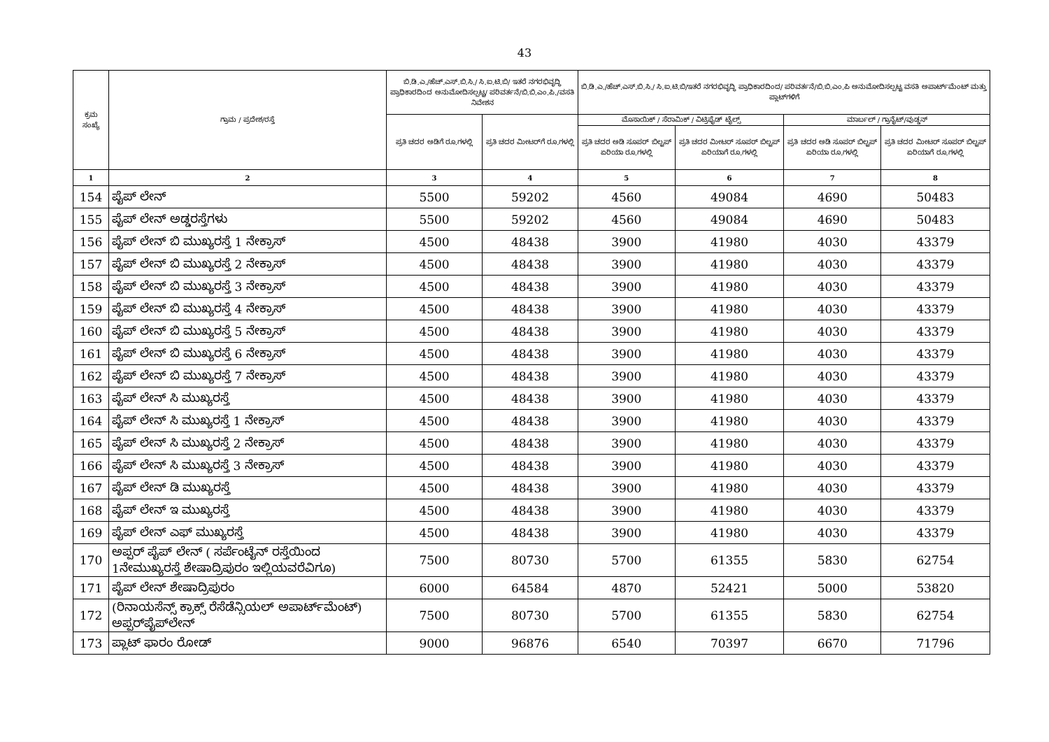43
| ಕ್ರಮ ಸಂಖ್ಯೆ | ಗ್ರಾಮ / ಪ್ರದೇಶ/ರಸ್ತೆ | ಬಿ.ಡಿ.ಎ./ಹೆಚ್.ಎಸ್.ಬಿ.ಸಿ./ ಸಿ.ಐ.ಟಿ.ಬಿ/ ಇತರೆ ನಗರಭಿವೃದ್ಧಿ ಪ್ರಾಧಿಕಾರದಿಂದ ಅನುಮೋದಿಸಲ್ಪಟ್ಟ/ ಪರಿವರ್ತನೆ/ಬಿ.ಬಿ.ಎಂ.ಪಿ./ವಸತಿ ನಿವೇಶನ | | ಬಿ.ಡಿ.ಎ./ಹೆಚ್.ಎಸ್.ಬಿ.ಸಿ./ ಸಿ.ಐ.ಟಿ.ಬಿ/ಇತರೆ ನಗರಭಿವೃದ್ಧಿ ಪ್ರಾಧಿಕಾರದಿಂದ/ ಪರಿವರ್ತನೆ/ಬಿ.ಬಿ.ಎಂ.ಪಿ ಅನುಮೋದಿಸಲ್ಪಟ್ಟ ವಸತಿ ಅಪಾರ್ಟ್‌ಮೆಂಟ್ ಮತ್ತು ಪ್ಲಾಟ್‌ಗಳಿಗೆ | | | |
| --- | --- | --- | --- | --- | --- | --- | --- |
| | | ಪ್ರತಿ ಚದರ ಅಡಿಗೆ ರೂ.ಗಳಲ್ಲಿ | ಪ್ರತಿ ಚದರ ಮೀಟರ್‌ಗೆ ರೂ.ಗಳಲ್ಲಿ | ಮೊಸಾಯಿಕ್ / ಸೆರಾಮಿಕ್ / ವಿಟ್ರಿಫೈಡ್ ಟೈಲ್ಸ್ | | ಮಾರ್ಬಲ್ / ಗ್ರಾನೈಟ್/ವುಡ್ಡನ್ | |
| | | | | ಪ್ರತಿ ಚದರ ಅಡಿ ಸೂಪರ್ ಬಿಲ್ಟಪ್ ಏರಿಯಾ ರೂ.ಗಳಲ್ಲಿ | ಪ್ರತಿ ಚದರ ಮೀಟರ್ ಸೂಪರ್ ಬಿಲ್ಟಪ್ ಏರಿಯಾಗೆ ರೂ.ಗಳಲ್ಲಿ | ಪ್ರತಿ ಚದರ ಅಡಿ ಸೂಪರ್ ಬಿಲ್ಟಪ್ ಏರಿಯಾ ರೂ.ಗಳಲ್ಲಿ | ಪ್ರತಿ ಚದರ ಮೀಟರ್ ಸೂಪರ್ ಬಿಲ್ಟಪ್ ಏರಿಯಾಗೆ ರೂ.ಗಳಲ್ಲಿ |
| 1 | 2 | 3 | 4 | 5 | 6 | 7 | 8 |
| 154 | ಪೈಪ್ ಲೇನ್ | 5500 | 59202 | 4560 | 49084 | 4690 | 50483 |
| 155 | ಪೈಪ್ ಲೇನ್ ಅಡ್ಡರಸ್ತೆಗಳು | 5500 | 59202 | 4560 | 49084 | 4690 | 50483 |
| 156 | ಪೈಪ್ ಲೇನ್ ಬಿ ಮುಖ್ಯರಸ್ತೆ 1 ನೇಕ್ರಾಸ್ | 4500 | 48438 | 3900 | 41980 | 4030 | 43379 |
| 157 | ಪೈಪ್ ಲೇನ್ ಬಿ ಮುಖ್ಯರಸ್ತೆ 2 ನೇಕ್ರಾಸ್ | 4500 | 48438 | 3900 | 41980 | 4030 | 43379 |
| 158 | ಪೈಪ್ ಲೇನ್ ಬಿ ಮುಖ್ಯರಸ್ತೆ 3 ನೇಕ್ರಾಸ್ | 4500 | 48438 | 3900 | 41980 | 4030 | 43379 |
| 159 | ಪೈಪ್ ಲೇನ್ ಬಿ ಮುಖ್ಯರಸ್ತೆ 4 ನೇಕ್ರಾಸ್ | 4500 | 48438 | 3900 | 41980 | 4030 | 43379 |
| 160 | ಪೈಪ್ ಲೇನ್ ಬಿ ಮುಖ್ಯರಸ್ತೆ 5 ನೇಕ್ರಾಸ್ | 4500 | 48438 | 3900 | 41980 | 4030 | 43379 |
| 161 | ಪೈಪ್ ಲೇನ್ ಬಿ ಮುಖ್ಯರಸ್ತೆ 6 ನೇಕ್ರಾಸ್ | 4500 | 48438 | 3900 | 41980 | 4030 | 43379 |
| 162 | ಪೈಪ್ ಲೇನ್ ಬಿ ಮುಖ್ಯರಸ್ತೆ 7 ನೇಕ್ರಾಸ್ | 4500 | 48438 | 3900 | 41980 | 4030 | 43379 |
| 163 | ಪೈಪ್ ಲೇನ್ ಸಿ ಮುಖ್ಯರಸ್ತೆ | 4500 | 48438 | 3900 | 41980 | 4030 | 43379 |
| 164 | ಪೈಪ್ ಲೇನ್ ಸಿ ಮುಖ್ಯರಸ್ತೆ 1 ನೇಕ್ರಾಸ್ | 4500 | 48438 | 3900 | 41980 | 4030 | 43379 |
| 165 | ಪೈಪ್ ಲೇನ್ ಸಿ ಮುಖ್ಯರಸ್ತೆ 2 ನೇಕ್ರಾಸ್ | 4500 | 48438 | 3900 | 41980 | 4030 | 43379 |
| 166 | ಪೈಪ್ ಲೇನ್ ಸಿ ಮುಖ್ಯರಸ್ತೆ 3 ನೇಕ್ರಾಸ್ | 4500 | 48438 | 3900 | 41980 | 4030 | 43379 |
| 167 | ಪೈಪ್ ಲೇನ್ ಡಿ ಮುಖ್ಯರಸ್ತೆ | 4500 | 48438 | 3900 | 41980 | 4030 | 43379 |
| 168 | ಪೈಪ್ ಲೇನ್ ಇ ಮುಖ್ಯರಸ್ತೆ | 4500 | 48438 | 3900 | 41980 | 4030 | 43379 |
| 169 | ಪೈಪ್ ಲೇನ್ ಎಫ್ ಮುಖ್ಯರಸ್ತೆ | 4500 | 48438 | 3900 | 41980 | 4030 | 43379 |
| 170 | ಅಪ್ಪರ್ ಪೈಪ್ ಲೇನ್ ( ಸರ್ಪೆಂಟೈನ್ ರಸ್ತೆಯಿಂದ 1ನೇಮುಖ್ಯರಸ್ತೆ ಶೇಷಾದ್ರಿಪುರಂ ಇಲ್ಲಿಯವರೆವಿಗೂ) | 7500 | 80730 | 5700 | 61355 | 5830 | 62754 |
| 171 | ಪೈಪ್ ಲೇನ್ ಶೇಷಾದ್ರಿಪುರಂ | 6000 | 64584 | 4870 | 52421 | 5000 | 53820 |
| 172 | (ರಿನಾಯಸೆನ್ಸ್ ಕ್ರಾಕ್ಸ್ ರೆಸೆಡೆನ್ಸಿಯಲ್ ಅಪಾರ್ಟ್‌ಮೆಂಟ್) ಅಪ್ಪರ್‌ಪೈಪ್‌ಲೇನ್ | 7500 | 80730 | 5700 | 61355 | 5830 | 62754 |
| 173 | ಪ್ಲಾಟ್ ಫಾರಂ ರೋಡ್ | 9000 | 96876 | 6540 | 70397 | 6670 | 71796 |